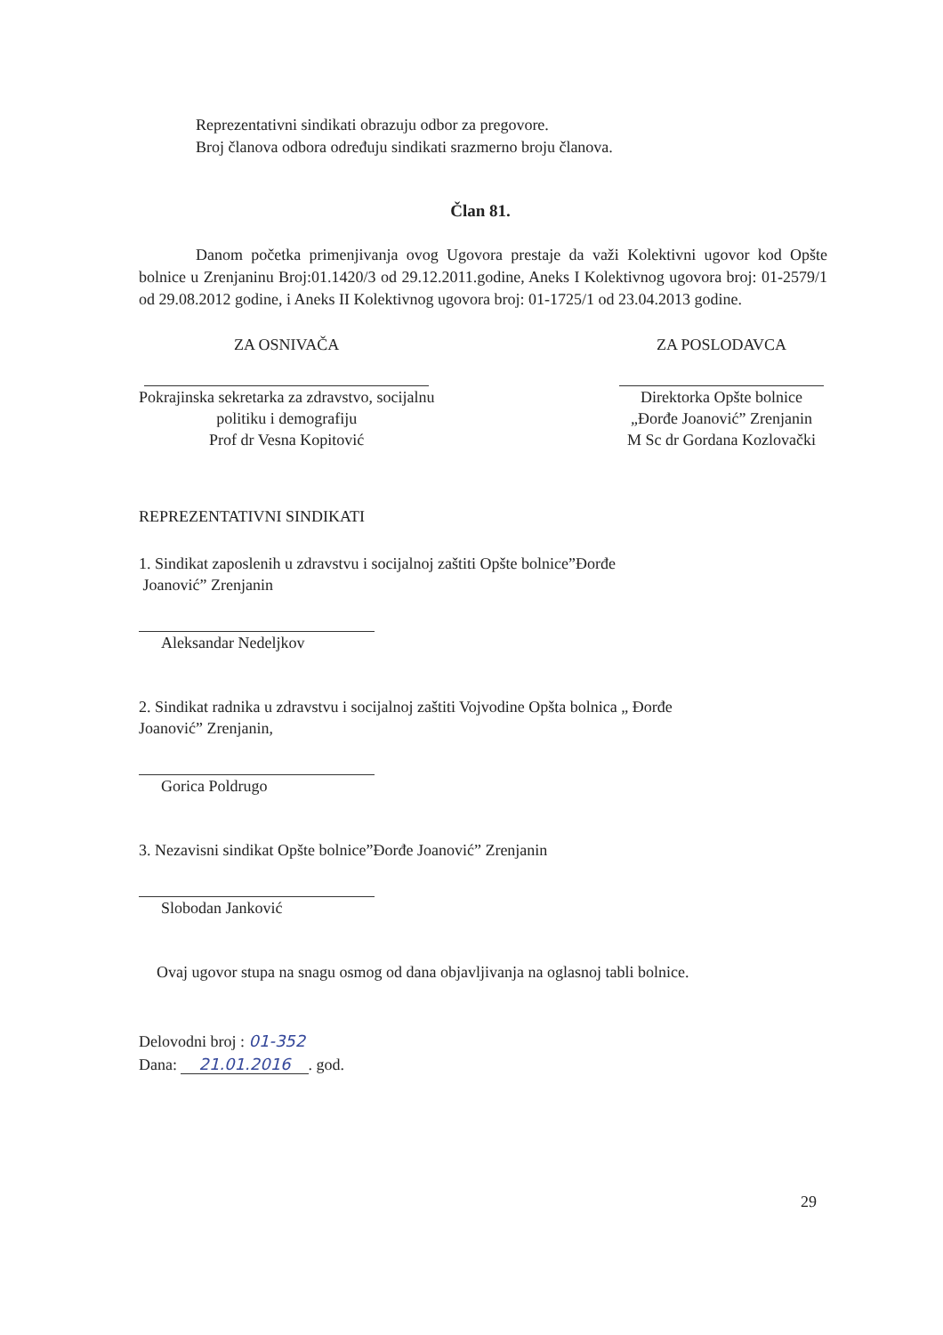Reprezentativni sindikati obrazuju odbor za pregovore.
Broj članova odbora određuju sindikati srazmerno broju članova.
Član 81.
Danom početka primenjivanja ovog Ugovora prestaje da važi Kolektivni ugovor kod Opšte bolnice u Zrenjaninu Broj:01.1420/3 od 29.12.2011.godine, Aneks I Kolektivnog ugovora broj: 01-2579/1 od 29.08.2012 godine, i Aneks II Kolektivnog ugovora broj: 01-1725/1 od 23.04.2013 godine.
ZA OSNIVAČA
Pokrajinska sekretarka za zdravstvo, socijalnu
politiku i demografiju
Prof dr Vesna Kopitović
ZA POSLODAVCA
Direktorka Opšte bolnice
„Đorđe Joanović” Zrenjanin
M Sc dr Gordana Kozlovački
REPREZENTATIVNI SINDIKATI
1. Sindikat zaposlenih u zdravstvu i socijalnoj zaštiti Opšte bolnice”Đorđe
Joanović” Zrenjanin
Aleksandar Nedeljkov
2. Sindikat radnika u zdravstvu i socijalnoj zaštiti Vojvodine Opšta bolnica „ Đorđe
Joanović” Zrenjanin,
Gorica Poldrugo
3. Nezavisni sindikat Opšte bolnice”Đorđe Joanović” Zrenjanin
Slobodan Janković
Ovaj ugovor stupa na snagu osmog od dana objavljivanja na oglasnoj tabli bolnice.
Delovodni broj : 01-352
Dana: 21.01.2016. god.
29